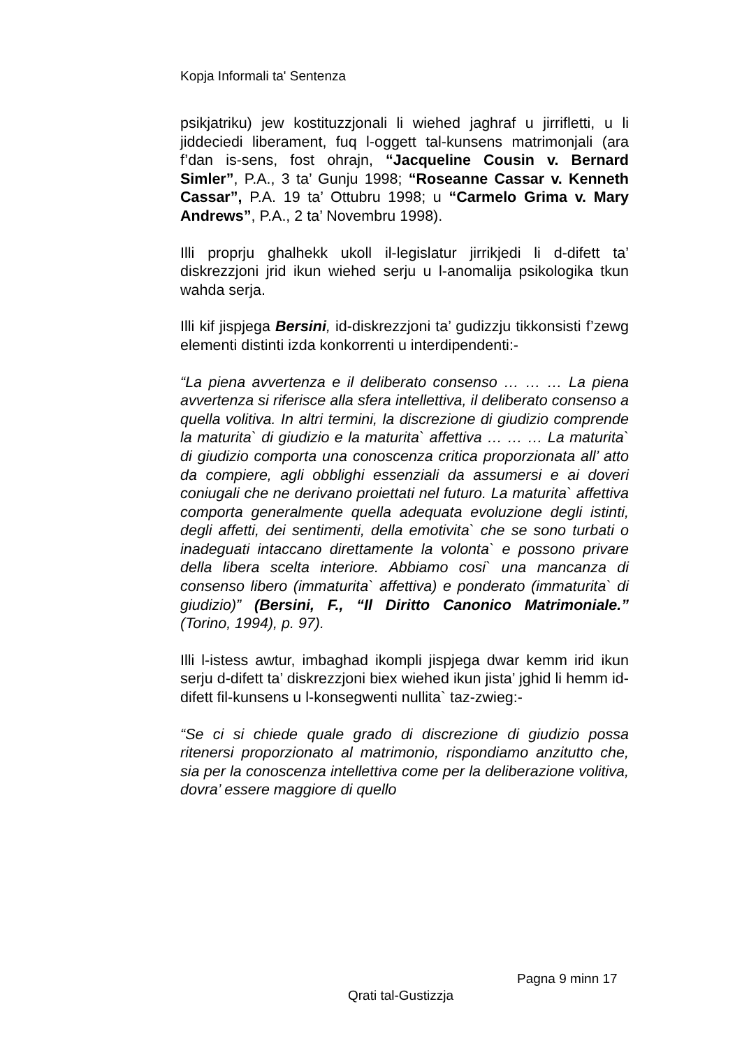Kopja Informali ta' Sentenza
psikjatriku) jew kostituzzjonali li wiehed jaghraf u jirrifletti, u li jiddeciedi liberament, fuq l-oggett tal-kunsens matrimonjali (ara f’dan is-sens, fost ohrajn, “Jacqueline Cousin v. Bernard Simler”, P.A., 3 ta’ Gunju 1998; “Roseanne Cassar v. Kenneth Cassar”, P.A. 19 ta’ Ottubru 1998; u “Carmelo Grima v. Mary Andrews”, P.A., 2 ta’ Novembru 1998).
Illi proprju ghalhekk ukoll il-legislatur jirrikjedi li d-difett ta’ diskrezzjoni jrid ikun wiehed serju u l-anomalija psikologika tkun wahda serja.
Illi kif jispjega Bersini, id-diskrezzjoni ta’ gudizzju tikkonsisti f’zewg elementi distinti izda konkorrenti u interdipendenti:-
“La piena avvertenza e il deliberato consenso … … … La piena avvertenza si riferisce alla sfera intellettiva, il deliberato consenso a quella volitiva. In altri termini, la discrezione di giudizio comprende la maturita` di giudizio e la maturita` affettiva … … … La maturita` di giudizio comporta una conoscenza critica proporzionata all’ atto da compiere, agli obblighi essenziali da assumersi e ai doveri coniugali che ne derivano proiettati nel futuro. La maturita` affettiva comporta generalmente quella adequata evoluzione degli istinti, degli affetti, dei sentimenti, della emotivita` che se sono turbati o inadeguati intaccano direttamente la volonta` e possono privare della libera scelta interiore. Abbiamo cosi` una mancanza di consenso libero (immaturita` affettiva) e ponderato (immaturita` di giudizio)” (Bersini, F., “Il Diritto Canonico Matrimoniale.” (Torino, 1994), p. 97).
Illi l-istess awtur, imbaghad ikompli jispjega dwar kemm irid ikun serju d-difett ta’ diskrezzjoni biex wiehed ikun jista’ jghid li hemm id-difett fil-kunsens u l-konsegwenti nullita` taz-zwieg:-
“Se ci si chiede quale grado di discrezione di giudizio possa ritenersi proporzionato al matrimonio, rispondiamo anzitutto che, sia per la conoscenza intellettiva come per la deliberazione volitiva, dovra’ essere maggiore di quello
Pagna 9 minn 17
Qrati tal-Gustizzja